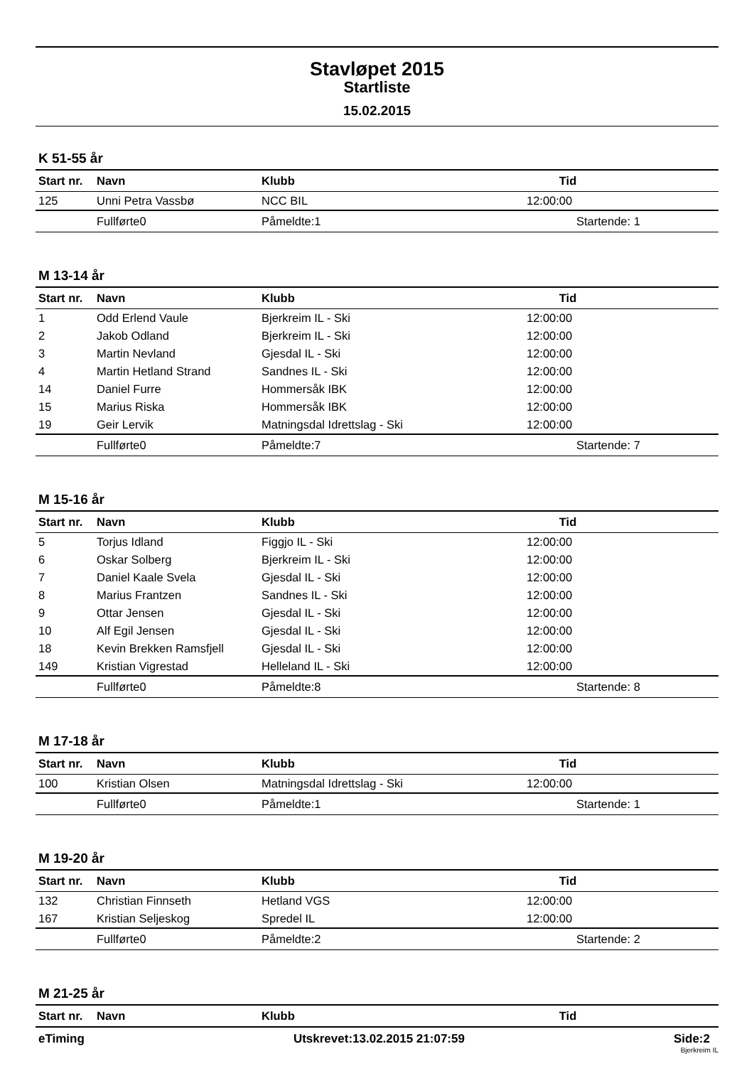Stavløpet 2015
Startliste
15.02.2015
K 51-55 år
| Start nr. | Navn | Klubb | Tid |
| --- | --- | --- | --- |
| 125 | Unni Petra Vassbø | NCC BIL | 12:00:00 |
| | Fullførte0 | Påmeldte:1 | Startende: 1 |
M 13-14 år
| Start nr. | Navn | Klubb | Tid |
| --- | --- | --- | --- |
| 1 | Odd Erlend Vaule | Bjerkreim IL - Ski | 12:00:00 |
| 2 | Jakob Odland | Bjerkreim IL - Ski | 12:00:00 |
| 3 | Martin Nevland | Gjesdal IL - Ski | 12:00:00 |
| 4 | Martin Hetland Strand | Sandnes IL - Ski | 12:00:00 |
| 14 | Daniel Furre | Hommersåk IBK | 12:00:00 |
| 15 | Marius Riska | Hommersåk IBK | 12:00:00 |
| 19 | Geir Lervik | Matningsdal Idrettslag - Ski | 12:00:00 |
| | Fullførte0 | Påmeldte:7 | Startende: 7 |
M 15-16 år
| Start nr. | Navn | Klubb | Tid |
| --- | --- | --- | --- |
| 5 | Torjus Idland | Figgjo IL - Ski | 12:00:00 |
| 6 | Oskar Solberg | Bjerkreim IL - Ski | 12:00:00 |
| 7 | Daniel Kaale Svela | Gjesdal IL - Ski | 12:00:00 |
| 8 | Marius Frantzen | Sandnes IL - Ski | 12:00:00 |
| 9 | Ottar Jensen | Gjesdal IL - Ski | 12:00:00 |
| 10 | Alf Egil Jensen | Gjesdal IL - Ski | 12:00:00 |
| 18 | Kevin Brekken Ramsfjell | Gjesdal IL - Ski | 12:00:00 |
| 149 | Kristian Vigrestad | Helleland IL - Ski | 12:00:00 |
| | Fullførte0 | Påmeldte:8 | Startende: 8 |
M 17-18 år
| Start nr. | Navn | Klubb | Tid |
| --- | --- | --- | --- |
| 100 | Kristian Olsen | Matningsdal Idrettslag - Ski | 12:00:00 |
| | Fullførte0 | Påmeldte:1 | Startende: 1 |
M 19-20 år
| Start nr. | Navn | Klubb | Tid |
| --- | --- | --- | --- |
| 132 | Christian Finnseth | Hetland VGS | 12:00:00 |
| 167 | Kristian Seljeskog | Spredel IL | 12:00:00 |
| | Fullførte0 | Påmeldte:2 | Startende: 2 |
M 21-25 år
| Start nr. | Navn | Klubb | Tid |
| --- | --- | --- | --- |
eTiming Utskrevet:13.02.2015 21:07:59 Side:2
Bjerkreim IL